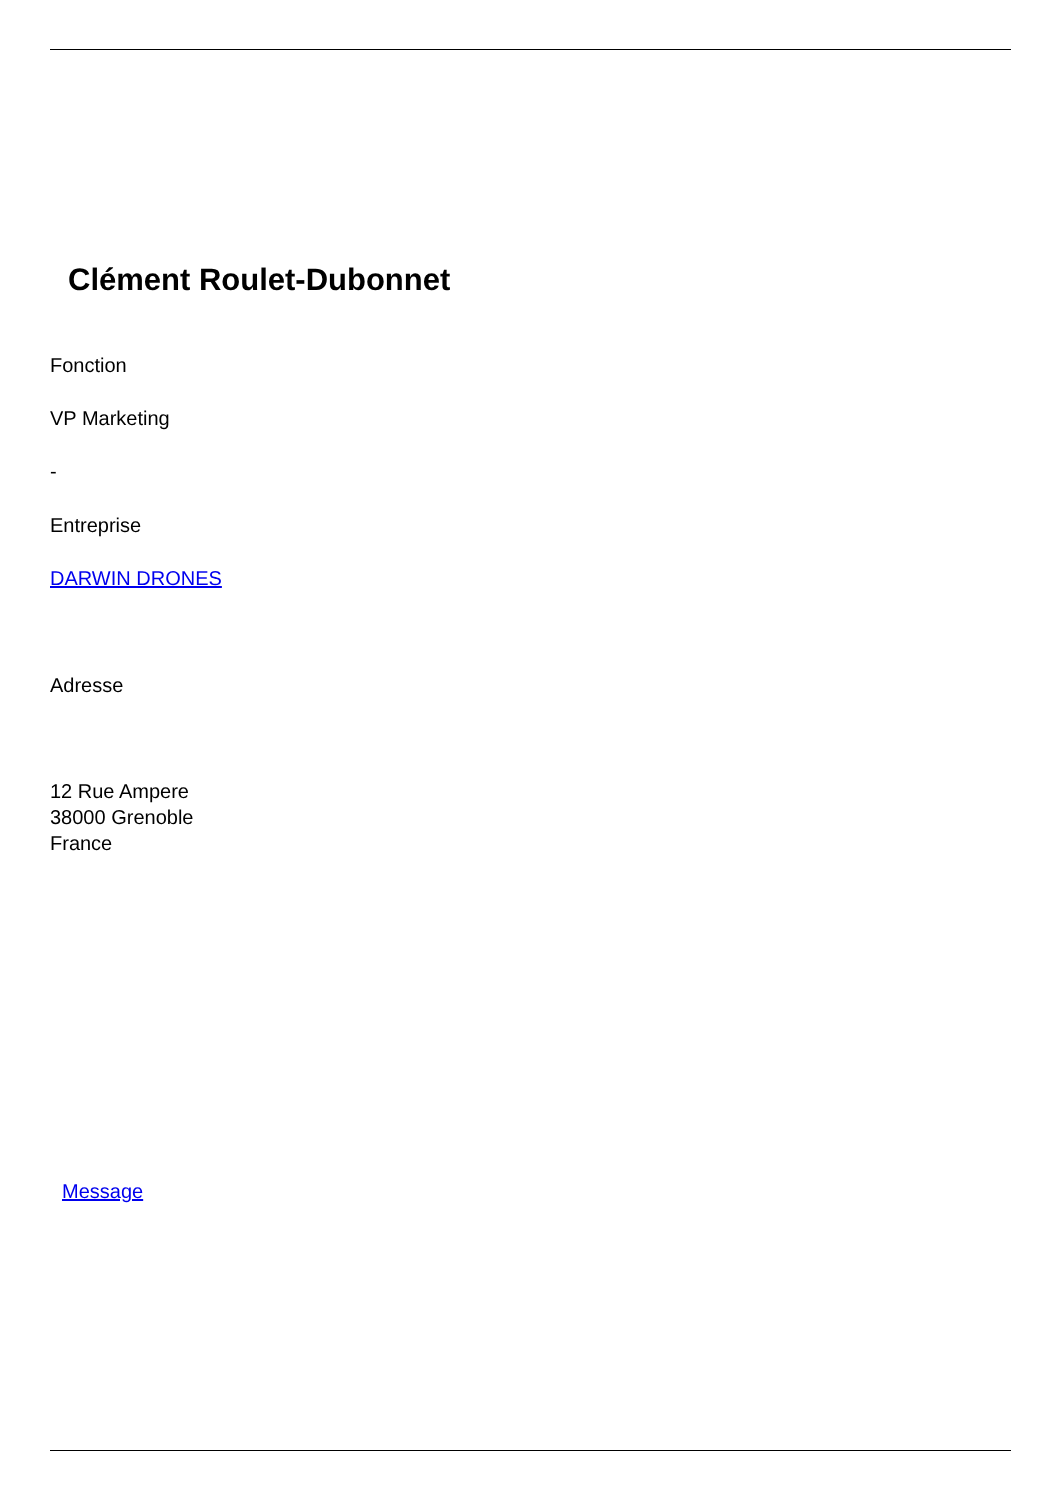Clément Roulet-Dubonnet
Fonction
VP Marketing
-
Entreprise
DARWIN DRONES
Adresse
12 Rue Ampere
38000 Grenoble
France
Message